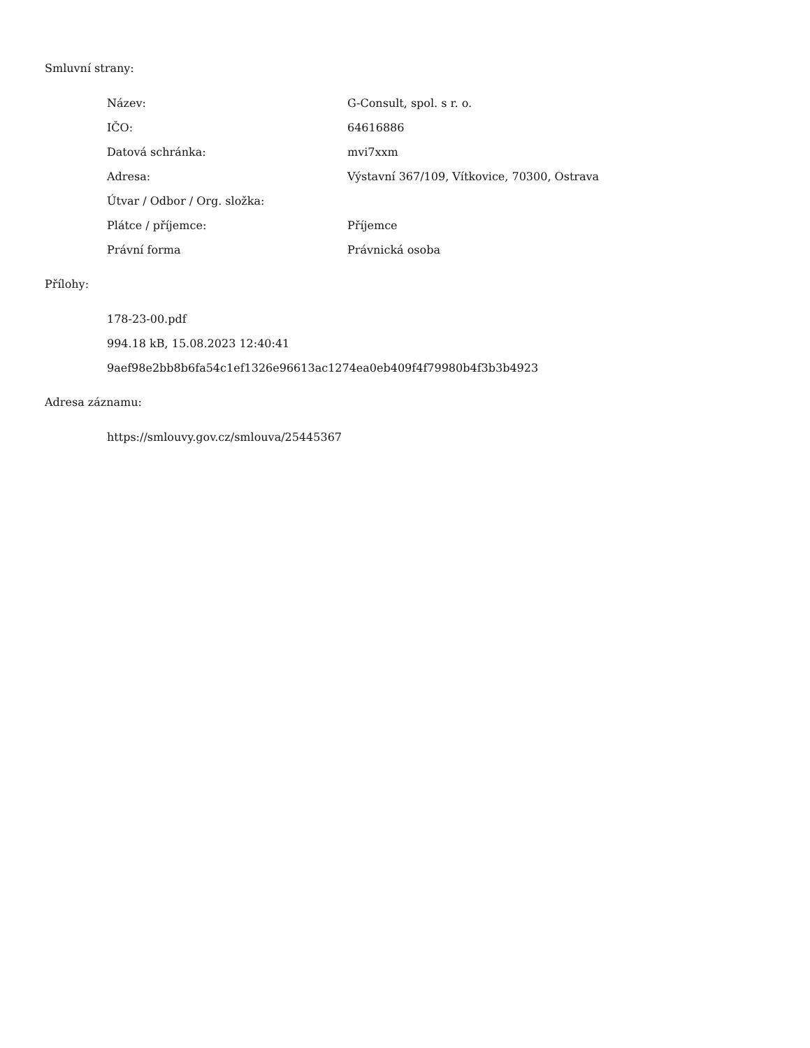Smluvní strany:
| Název: | G-Consult, spol. s r. o. |
| IČO: | 64616886 |
| Datová schránka: | mvi7xxm |
| Adresa: | Výstavní 367/109, Vítkovice, 70300, Ostrava |
| Útvar / Odbor / Org. složka: | |
| Plátce / příjemce: | Příjemce |
| Právní forma | Právnická osoba |
Přílohy:
178-23-00.pdf
994.18 kB, 15.08.2023 12:40:41
9aef98e2bb8b6fa54c1ef1326e96613ac1274ea0eb409f4f79980b4f3b3b4923
Adresa záznamu:
https://smlouvy.gov.cz/smlouva/25445367